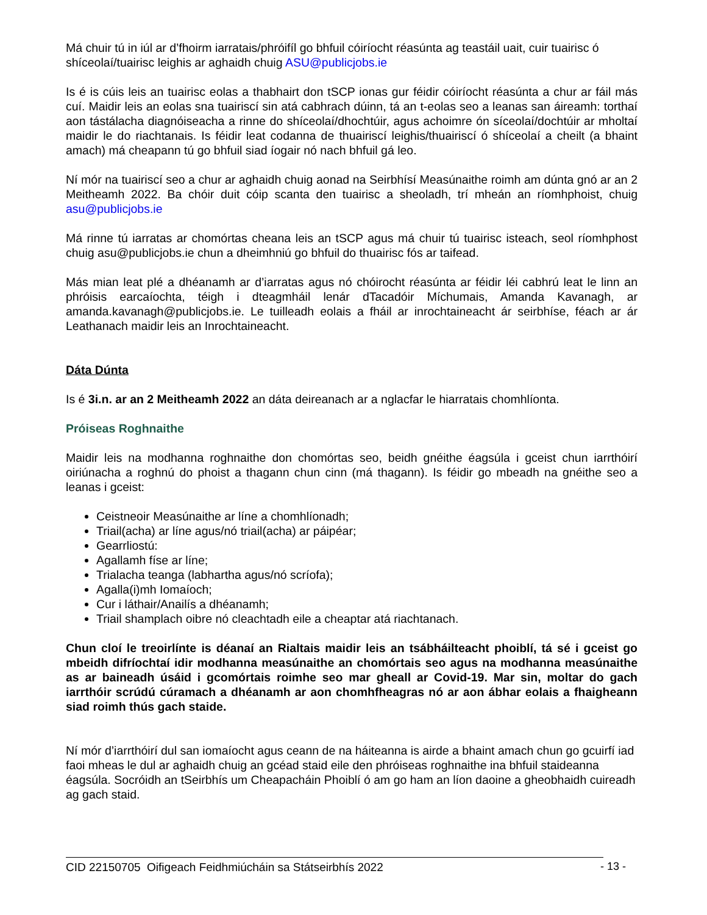Má chuir tú in iúl ar d’fhoirm iarratais/phróifíl go bhfuil cóiríocht réasúnta ag teastáil uait, cuir tuairisc ó shíceolaí/tuairisc leighis ar aghaidh chuig ASU@publicjobs.ie
Is é is cúis leis an tuairisc eolas a thabhairt don tSCP ionas gur féidir cóiríocht réasúnta a chur ar fáil más cuí. Maidir leis an eolas sna tuairiscí sin atá cabhrach dúinn, tá an t-eolas seo a leanas san áireamh: torthaí aon tástálacha diagnóiseacha a rinne do shíceolaí/dhochtúir, agus achoimre ón síceolaí/dochtúir ar mholtaí maidir le do riachtanais. Is féidir leat codanna de thuairiscí leighis/thuairiscí ó shíceolaí a cheilt (a bhaint amach) má cheapann tú go bhfuil siad íogair nó nach bhfuil gá leo.
Ní mór na tuairiscí seo a chur ar aghaidh chuig aonad na Seirbhísí Measúnaithe roimh am dúnta gnó ar an 2 Meitheamh 2022. Ba chóir duit cóip scanta den tuairisc a sheoladh, trí mheán an ríomhphoist, chuig asu@publicjobs.ie
Má rinne tú iarratas ar chomórtas cheana leis an tSCP agus má chuir tú tuairisc isteach, seol ríomhphost chuig asu@publicjobs.ie chun a dheimhniú go bhfuil do thuairisc fós ar taifead.
Más mian leat plé a dhéanamh ar d’iarratas agus nó chóirocht réasúnta ar féidir léi cabhrú leat le linn an phróisis earcaíochta, téigh i dteagmháil lenár dTacadóir Míchumais, Amanda Kavanagh, ar amanda.kavanagh@publicjobs.ie. Le tuilleadh eolais a fháil ar inrochtaineacht ár seirbhíse, féach ar ár Leathanach maidir leis an Inrochtaineacht.
Dáta Dúnta
Is é 3i.n. ar an 2 Meitheamh 2022 an dáta deireanach ar a nglacfar le hiarratais chomhlíonta.
Próiseas Roghnaithe
Maidir leis na modhanna roghnaithe don chomórtas seo, beidh gnéithe éagsúla i gceist chun iarrthóirí oiriúnacha a roghnú do phoist a thagann chun cinn (má thagann). Is féidir go mbeadh na gnéithe seo a leanas i gceist:
Ceistneoir Measúnaithe ar líne a chomhlíonadh;
Triail(acha) ar líne agus/nó triail(acha) ar páipéar;
Gearrliostú:
Agallamh físe ar líne;
Trialacha teanga (labhartha agus/nó scríofa);
Agalla(i)mh Iomaíoch;
Cur i láthair/Anailís a dhéanamh;
Triail shamplach oibre nó cleachtadh eile a cheaptar atá riachtanach.
Chun cloí le treoirlínte is déanaí an Rialtais maidir leis an tsábháilteacht phoiblí, tá sé i gceist go mbeidh difríochtaí idir modhanna measúnaithe an chomórtais seo agus na modhanna measúnaithe as ar baineadh úsáid i gcomórtais roimhe seo mar gheall ar Covid-19. Mar sin, moltar do gach iarrthóir scrúdú cúramach a dhéanamh ar aon chomhfheagras nó ar aon ábhar eolais a fhaigheann siad roimh thús gach staide.
Ní mór d’iarrthóirí dul san iomaíocht agus ceann de na háiteanna is airde a bhaint amach chun go gcuirfí iad faoi mheas le dul ar aghaidh chuig an gcéad staid eile den phróiseas roghnaithe ina bhfuil staideanna éagsúla. Socróidh an tSeirbhís um Cheapacháin Phoiblí ó am go ham an líon daoine a gheobhaidh cuireadh ag gach staid.
CID 22150705 Oifigeach Feidhmiúcháin sa Státseirbhís 2022
- 13 -